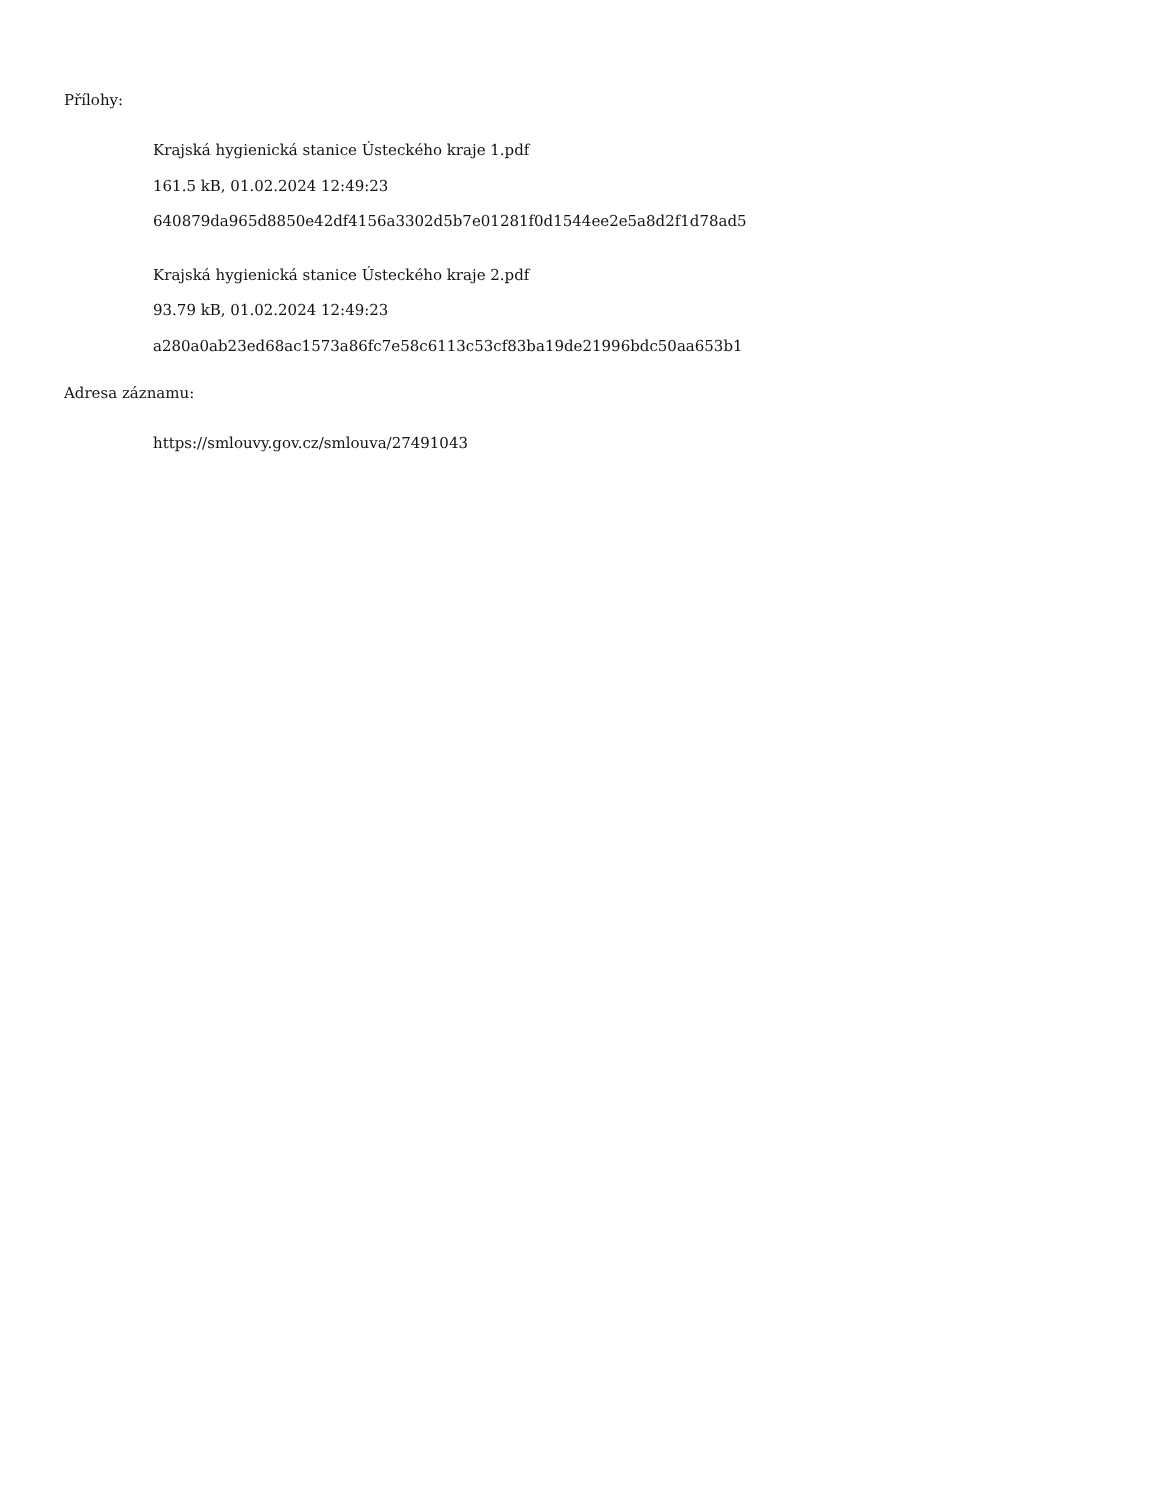Přílohy:
Krajská hygienická stanice Ústeckého kraje 1.pdf
161.5 kB, 01.02.2024 12:49:23
640879da965d8850e42df4156a3302d5b7e01281f0d1544ee2e5a8d2f1d78ad5
Krajská hygienická stanice Ústeckého kraje 2.pdf
93.79 kB, 01.02.2024 12:49:23
a280a0ab23ed68ac1573a86fc7e58c6113c53cf83ba19de21996bdc50aa653b1
Adresa záznamu:
https://smlouvy.gov.cz/smlouva/27491043